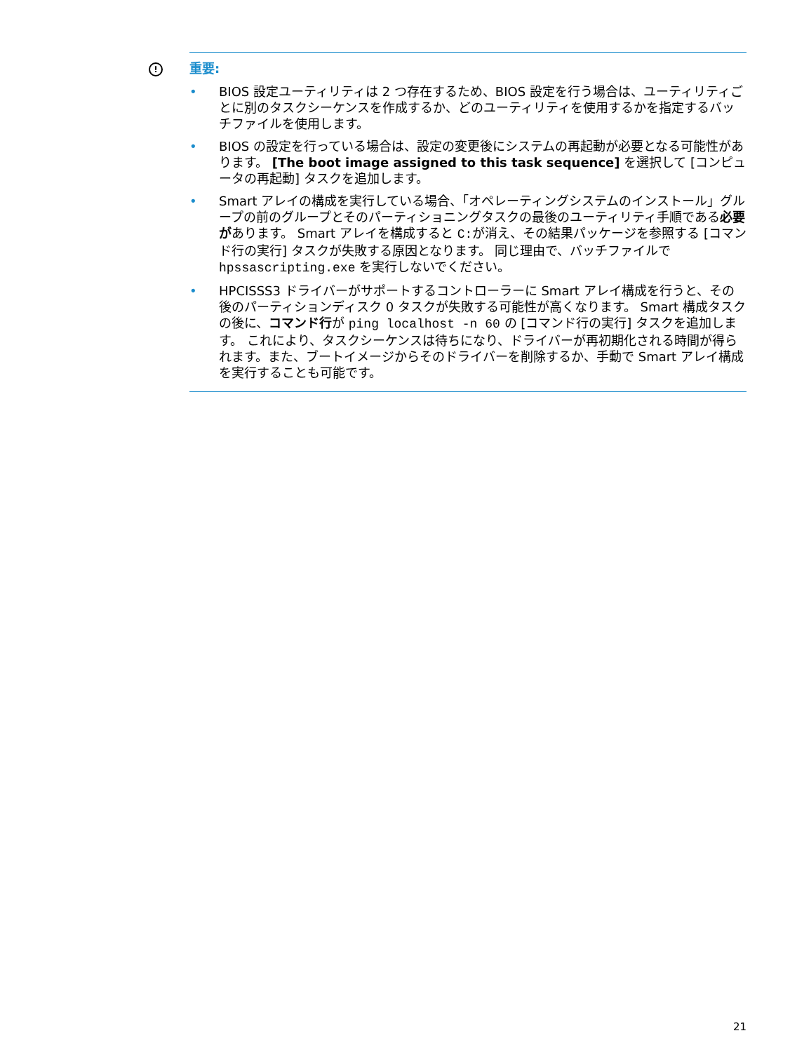!
重要:
• BIOS 設定ユーティリティは 2 つ存在するため、BIOS 設定を行う場合は、ユーティリティごとに別のタスクシーケンスを作成するか、どのユーティリティを使用するかを指定するバッチファイルを使用します。
• BIOS の設定を行っている場合は、設定の変更後にシステムの再起動が必要となる可能性があります。 [The boot image assigned to this task sequence] を選択して [コンピュータの再起動] タスクを追加します。
• Smart アレイの構成を実行している場合、「オペレーティングシステムのインストール」グループの前のグループとそのパーティショニングタスクの最後のユーティリティ手順である必要があります。 Smart アレイを構成すると C:が消え、その結果パッケージを参照する [コマンド行の実行] タスクが失敗する原因となります。 同じ理由で、バッチファイルで hpssascripting.exe を実行しないでください。
• HPCISSS3 ドライバーがサポートするコントローラーに Smart アレイ構成を行うと、その後のパーティションディスク 0 タスクが失敗する可能性が高くなります。 Smart 構成タスクの後に、コマンド行が ping localhost -n 60 の [コマンド行の実行] タスクを追加します。 これにより、タスクシーケンスは待ちになり、ドライバーが再初期化される時間が得られます。また、ブートイメージからそのドライバーを削除するか、手動で Smart アレイ構成を実行することも可能です。
21